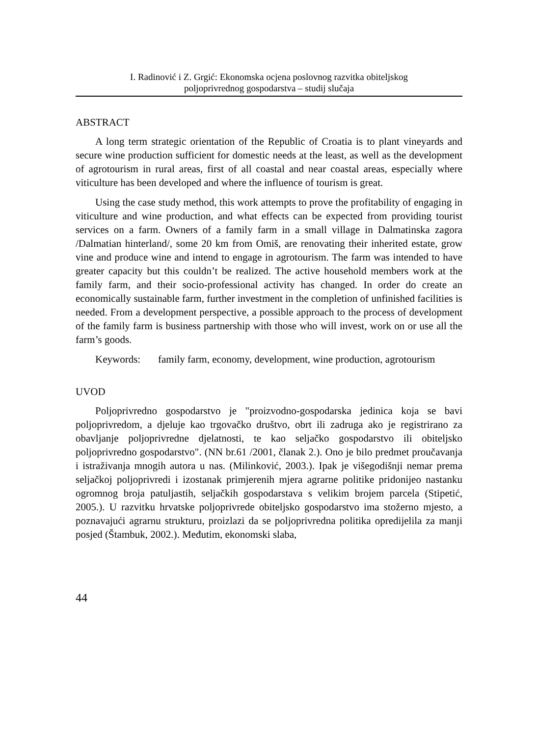I. Radinović i Z. Grgić: Ekonomska ocjena poslovnog razvitka obiteljskog
poljoprivrednog gospodarstva – studij slučaja
ABSTRACT
A long term strategic orientation of the Republic of Croatia is to plant vineyards and secure wine production sufficient for domestic needs at the least, as well as the development of agrotourism in rural areas, first of all coastal and near coastal areas, especially where viticulture has been developed and where the influence of tourism is great.
Using the case study method, this work attempts to prove the profitability of engaging in viticulture and wine production, and what effects can be expected from providing tourist services on a farm. Owners of a family farm in a small village in Dalmatinska zagora /Dalmatian hinterland/, some 20 km from Omiš, are renovating their inherited estate, grow vine and produce wine and intend to engage in agrotourism. The farm was intended to have greater capacity but this couldn’t be realized. The active household members work at the family farm, and their socio-professional activity has changed. In order do create an economically sustainable farm, further investment in the completion of unfinished facilities is needed. From a development perspective, a possible approach to the process of development of the family farm is business partnership with those who will invest, work on or use all the farm’s goods.
Keywords: family farm, economy, development, wine production, agrotourism
UVOD
Poljoprivredno gospodarstvo je "proizvodno-gospodarska jedinica koja se bavi poljoprivredom, a djeluje kao trgovačko društvo, obrt ili zadruga ako je registrirano za obavljanje poljoprivredne djelatnosti, te kao seljačko gospodarstvo ili obiteljsko poljoprivredno gospodarstvo". (NN br.61 /2001, članak 2.). Ono je bilo predmet proučavanja i istraživanja mnogih autora u nas. (Milinković, 2003.). Ipak je višegodišnji nemar prema seljačkoj poljoprivredi i izostanak primjerenih mjera agrarne politike pridonijeo nastanku ogromnog broja patuljastih, seljačkih gospodarstava s velikim brojem parcela (Stipetić, 2005.). U razvitku hrvatske poljoprivrede obiteljsko gospodarstvo ima stožerno mjesto, a poznavajući agrarnu strukturu, proizlazi da se poljoprivredna politika opredijelila za manji posjed (Štambuk, 2002.). Međutim, ekonomski slaba,
44